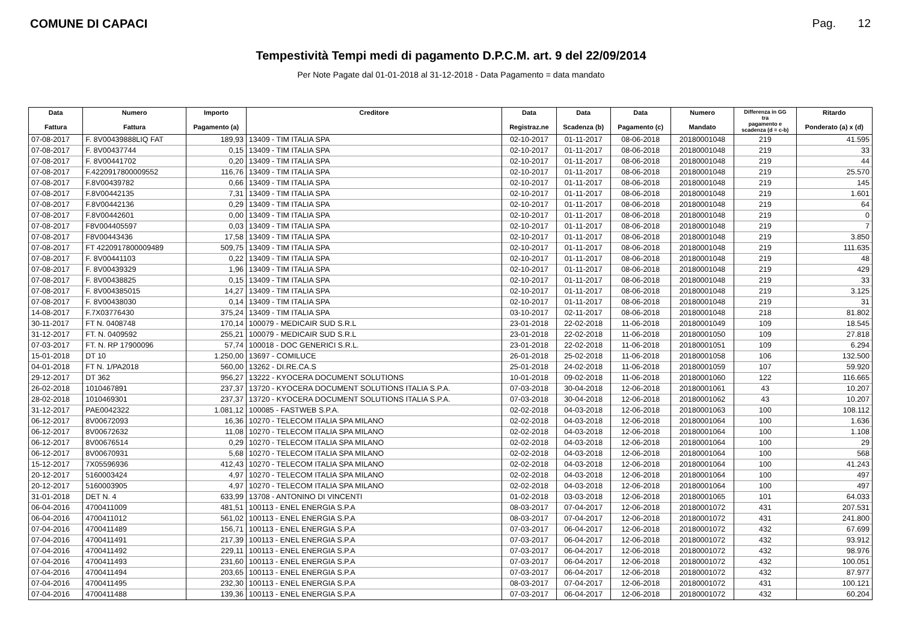COMUNE DI CAPACI Pag. 12
Tempestività Tempi medi di pagamento D.P.C.M. art. 9 del 22/09/2014
Per Note Pagate dal 01-01-2018 al 31-12-2018 - Data Pagamento = data mandato
| Data Fattura | Numero Fattura | Importo Pagamento (a) | Creditore | Data Registraz.ne | Data Scadenza (b) | Data Pagamento (c) | Numero Mandato | Differenza in GG tra pagamento e scadenza (d = c-b) | Ritardo Ponderato (a) x (d) |
| --- | --- | --- | --- | --- | --- | --- | --- | --- | --- |
| 07-08-2017 | F. 8V00439888LIQ FAT | 189,93 | 13409 - TIM ITALIA SPA | 02-10-2017 | 01-11-2017 | 08-06-2018 | 20180001048 | 219 | 41.595 |
| 07-08-2017 | F. 8V00437744 | 0,15 | 13409 - TIM ITALIA SPA | 02-10-2017 | 01-11-2017 | 08-06-2018 | 20180001048 | 219 | 33 |
| 07-08-2017 | F. 8V00441702 | 0,20 | 13409 - TIM ITALIA SPA | 02-10-2017 | 01-11-2017 | 08-06-2018 | 20180001048 | 219 | 44 |
| 07-08-2017 | F.4220917800009552 | 116,76 | 13409 - TIM ITALIA SPA | 02-10-2017 | 01-11-2017 | 08-06-2018 | 20180001048 | 219 | 25.570 |
| 07-08-2017 | F.8V00439782 | 0,66 | 13409 - TIM ITALIA SPA | 02-10-2017 | 01-11-2017 | 08-06-2018 | 20180001048 | 219 | 145 |
| 07-08-2017 | F.8V00442135 | 7,31 | 13409 - TIM ITALIA SPA | 02-10-2017 | 01-11-2017 | 08-06-2018 | 20180001048 | 219 | 1.601 |
| 07-08-2017 | F.8V00442136 | 0,29 | 13409 - TIM ITALIA SPA | 02-10-2017 | 01-11-2017 | 08-06-2018 | 20180001048 | 219 | 64 |
| 07-08-2017 | F.8V00442601 | 0,00 | 13409 - TIM ITALIA SPA | 02-10-2017 | 01-11-2017 | 08-06-2018 | 20180001048 | 219 | 0 |
| 07-08-2017 | F8V004405597 | 0,03 | 13409 - TIM ITALIA SPA | 02-10-2017 | 01-11-2017 | 08-06-2018 | 20180001048 | 219 | 7 |
| 07-08-2017 | F8V00443436 | 17,58 | 13409 - TIM ITALIA SPA | 02-10-2017 | 01-11-2017 | 08-06-2018 | 20180001048 | 219 | 3.850 |
| 07-08-2017 | FT 4220917800009489 | 509,75 | 13409 - TIM ITALIA SPA | 02-10-2017 | 01-11-2017 | 08-06-2018 | 20180001048 | 219 | 111.635 |
| 07-08-2017 | F. 8V00441103 | 0,22 | 13409 - TIM ITALIA SPA | 02-10-2017 | 01-11-2017 | 08-06-2018 | 20180001048 | 219 | 48 |
| 07-08-2017 | F. 8V00439329 | 1,96 | 13409 - TIM ITALIA SPA | 02-10-2017 | 01-11-2017 | 08-06-2018 | 20180001048 | 219 | 429 |
| 07-08-2017 | F. 8V00438825 | 0,15 | 13409 - TIM ITALIA SPA | 02-10-2017 | 01-11-2017 | 08-06-2018 | 20180001048 | 219 | 33 |
| 07-08-2017 | F. 8V004385015 | 14,27 | 13409 - TIM ITALIA SPA | 02-10-2017 | 01-11-2017 | 08-06-2018 | 20180001048 | 219 | 3.125 |
| 07-08-2017 | F. 8V00438030 | 0,14 | 13409 - TIM ITALIA SPA | 02-10-2017 | 01-11-2017 | 08-06-2018 | 20180001048 | 219 | 31 |
| 14-08-2017 | F.7X03776430 | 375,24 | 13409 - TIM ITALIA SPA | 03-10-2017 | 02-11-2017 | 08-06-2018 | 20180001048 | 218 | 81.802 |
| 30-11-2017 | FT N. 0408748 | 170,14 | 100079 - MEDICAIR SUD S.R.L | 23-01-2018 | 22-02-2018 | 11-06-2018 | 20180001049 | 109 | 18.545 |
| 31-12-2017 | FT. N. 0409592 | 255,21 | 100079 - MEDICAIR SUD S.R.L | 23-01-2018 | 22-02-2018 | 11-06-2018 | 20180001050 | 109 | 27.818 |
| 07-03-2017 | FT. N. RP 17900096 | 57,74 | 100018 - DOC GENERICI S.R.L. | 23-01-2018 | 22-02-2018 | 11-06-2018 | 20180001051 | 109 | 6.294 |
| 15-01-2018 | DT 10 | 1.250,00 | 13697 - COMILUCE | 26-01-2018 | 25-02-2018 | 11-06-2018 | 20180001058 | 106 | 132.500 |
| 04-01-2018 | FT N. 1/PA2018 | 560,00 | 13262 - DI.RE.CA.S | 25-01-2018 | 24-02-2018 | 11-06-2018 | 20180001059 | 107 | 59.920 |
| 29-12-2017 | DT 362 | 956,27 | 13222 - KYOCERA DOCUMENT SOLUTIONS | 10-01-2018 | 09-02-2018 | 11-06-2018 | 20180001060 | 122 | 116.665 |
| 26-02-2018 | 1010467891 | 237,37 | 13720 - KYOCERA DOCUMENT SOLUTIONS ITALIA S.P.A. | 07-03-2018 | 30-04-2018 | 12-06-2018 | 20180001061 | 43 | 10.207 |
| 28-02-2018 | 1010469301 | 237,37 | 13720 - KYOCERA DOCUMENT SOLUTIONS ITALIA S.P.A. | 07-03-2018 | 30-04-2018 | 12-06-2018 | 20180001062 | 43 | 10.207 |
| 31-12-2017 | PAE0042322 | 1.081,12 | 100085 - FASTWEB S.P.A. | 02-02-2018 | 04-03-2018 | 12-06-2018 | 20180001063 | 100 | 108.112 |
| 06-12-2017 | 8V00672093 | 16,36 | 10270 - TELECOM ITALIA SPA MILANO | 02-02-2018 | 04-03-2018 | 12-06-2018 | 20180001064 | 100 | 1.636 |
| 06-12-2017 | 8V00672632 | 11,08 | 10270 - TELECOM ITALIA SPA MILANO | 02-02-2018 | 04-03-2018 | 12-06-2018 | 20180001064 | 100 | 1.108 |
| 06-12-2017 | 8V00676514 | 0,29 | 10270 - TELECOM ITALIA SPA MILANO | 02-02-2018 | 04-03-2018 | 12-06-2018 | 20180001064 | 100 | 29 |
| 06-12-2017 | 8V00670931 | 5,68 | 10270 - TELECOM ITALIA SPA MILANO | 02-02-2018 | 04-03-2018 | 12-06-2018 | 20180001064 | 100 | 568 |
| 15-12-2017 | 7X05596936 | 412,43 | 10270 - TELECOM ITALIA SPA MILANO | 02-02-2018 | 04-03-2018 | 12-06-2018 | 20180001064 | 100 | 41.243 |
| 20-12-2017 | 5160003424 | 4,97 | 10270 - TELECOM ITALIA SPA MILANO | 02-02-2018 | 04-03-2018 | 12-06-2018 | 20180001064 | 100 | 497 |
| 20-12-2017 | 5160003905 | 4,97 | 10270 - TELECOM ITALIA SPA MILANO | 02-02-2018 | 04-03-2018 | 12-06-2018 | 20180001064 | 100 | 497 |
| 31-01-2018 | DET N. 4 | 633,99 | 13708 - ANTONINO DI VINCENTI | 01-02-2018 | 03-03-2018 | 12-06-2018 | 20180001065 | 101 | 64.033 |
| 06-04-2016 | 4700411009 | 481,51 | 100113 - ENEL ENERGIA S.P.A | 08-03-2017 | 07-04-2017 | 12-06-2018 | 20180001072 | 431 | 207.531 |
| 06-04-2016 | 4700411012 | 561,02 | 100113 - ENEL ENERGIA S.P.A | 08-03-2017 | 07-04-2017 | 12-06-2018 | 20180001072 | 431 | 241.800 |
| 07-04-2016 | 4700411489 | 156,71 | 100113 - ENEL ENERGIA S.P.A | 07-03-2017 | 06-04-2017 | 12-06-2018 | 20180001072 | 432 | 67.699 |
| 07-04-2016 | 4700411491 | 217,39 | 100113 - ENEL ENERGIA S.P.A | 07-03-2017 | 06-04-2017 | 12-06-2018 | 20180001072 | 432 | 93.912 |
| 07-04-2016 | 4700411492 | 229,11 | 100113 - ENEL ENERGIA S.P.A | 07-03-2017 | 06-04-2017 | 12-06-2018 | 20180001072 | 432 | 98.976 |
| 07-04-2016 | 4700411493 | 231,60 | 100113 - ENEL ENERGIA S.P.A | 07-03-2017 | 06-04-2017 | 12-06-2018 | 20180001072 | 432 | 100.051 |
| 07-04-2016 | 4700411494 | 203,65 | 100113 - ENEL ENERGIA S.P.A | 07-03-2017 | 06-04-2017 | 12-06-2018 | 20180001072 | 432 | 87.977 |
| 07-04-2016 | 4700411495 | 232,30 | 100113 - ENEL ENERGIA S.P.A | 08-03-2017 | 07-04-2017 | 12-06-2018 | 20180001072 | 431 | 100.121 |
| 07-04-2016 | 4700411488 | 139,36 | 100113 - ENEL ENERGIA S.P.A | 07-03-2017 | 06-04-2017 | 12-06-2018 | 20180001072 | 432 | 60.204 |